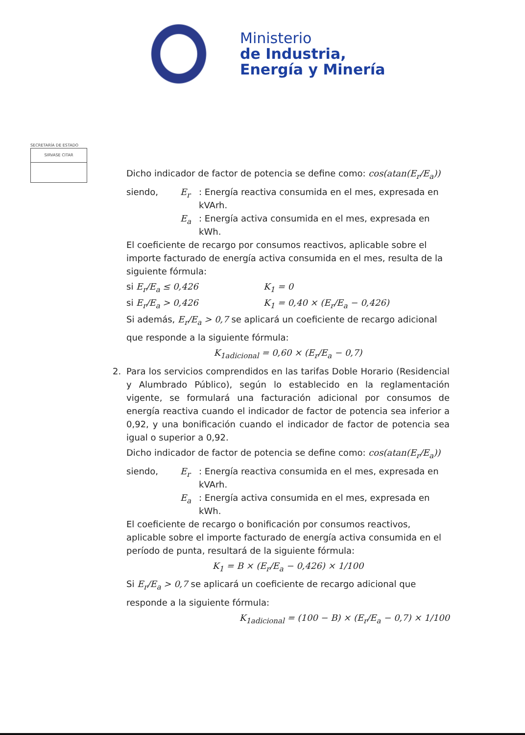Ministerio
de Industria,
Energía y Minería
SECRETARÍA DE ESTADO
SIRVASE CITAR
Dicho indicador de factor de potencia se define como: cos(atan(E<sub>r</sub>/E<sub>a</sub>))
siendo, E<sub>r</sub>: Energía reactiva consumida en el mes, expresada en kVArh.
E<sub>a</sub>: Energía activa consumida en el mes, expresada en kWh.
El coeficiente de recargo por consumos reactivos, aplicable sobre el importe facturado de energía activa consumida en el mes, resulta de la siguiente fórmula:
si E<sub>r</sub>/E<sub>a</sub> ≤ 0,426 K<sub>1</sub> = 0
si E<sub>r</sub>/E<sub>a</sub> > 0,426 K<sub>1</sub> = 0,40 × (E<sub>r</sub>/E<sub>a</sub> − 0,426)
Si además, E<sub>r</sub>/E<sub>a</sub> > 0,7 se aplicará un coeficiente de recargo adicional
que responde a la siguiente fórmula:
K<sub>1adicional</sub> = 0,60 × (E<sub>r</sub>/E<sub>a</sub> − 0,7)
2. Para los servicios comprendidos en las tarifas Doble Horario (Residencial y Alumbrado Público), según lo establecido en la reglamentación vigente, se formulará una facturación adicional por consumos de energía reactiva cuando el indicador de factor de potencia sea inferior a 0,92, y una bonificación cuando el indicador de factor de potencia sea igual o superior a 0,92.
Dicho indicador de factor de potencia se define como: cos(atan(E<sub>r</sub>/E<sub>a</sub>))
siendo, E<sub>r</sub>: Energía reactiva consumida en el mes, expresada en kVArh.
E<sub>a</sub>: Energía activa consumida en el mes, expresada en kWh.
El coeficiente de recargo o bonificación por consumos reactivos, aplicable sobre el importe facturado de energía activa consumida en el período de punta, resultará de la siguiente fórmula:
K<sub>1</sub> = B × (E<sub>r</sub>/E<sub>a</sub> − 0,426) × 1/100
Si E<sub>r</sub>/E<sub>a</sub> > 0,7 se aplicará un coeficiente de recargo adicional que
responde a la siguiente fórmula:
K<sub>1adicional</sub> = (100 − B) × (E<sub>r</sub>/E<sub>a</sub> − 0,7) × 1/100